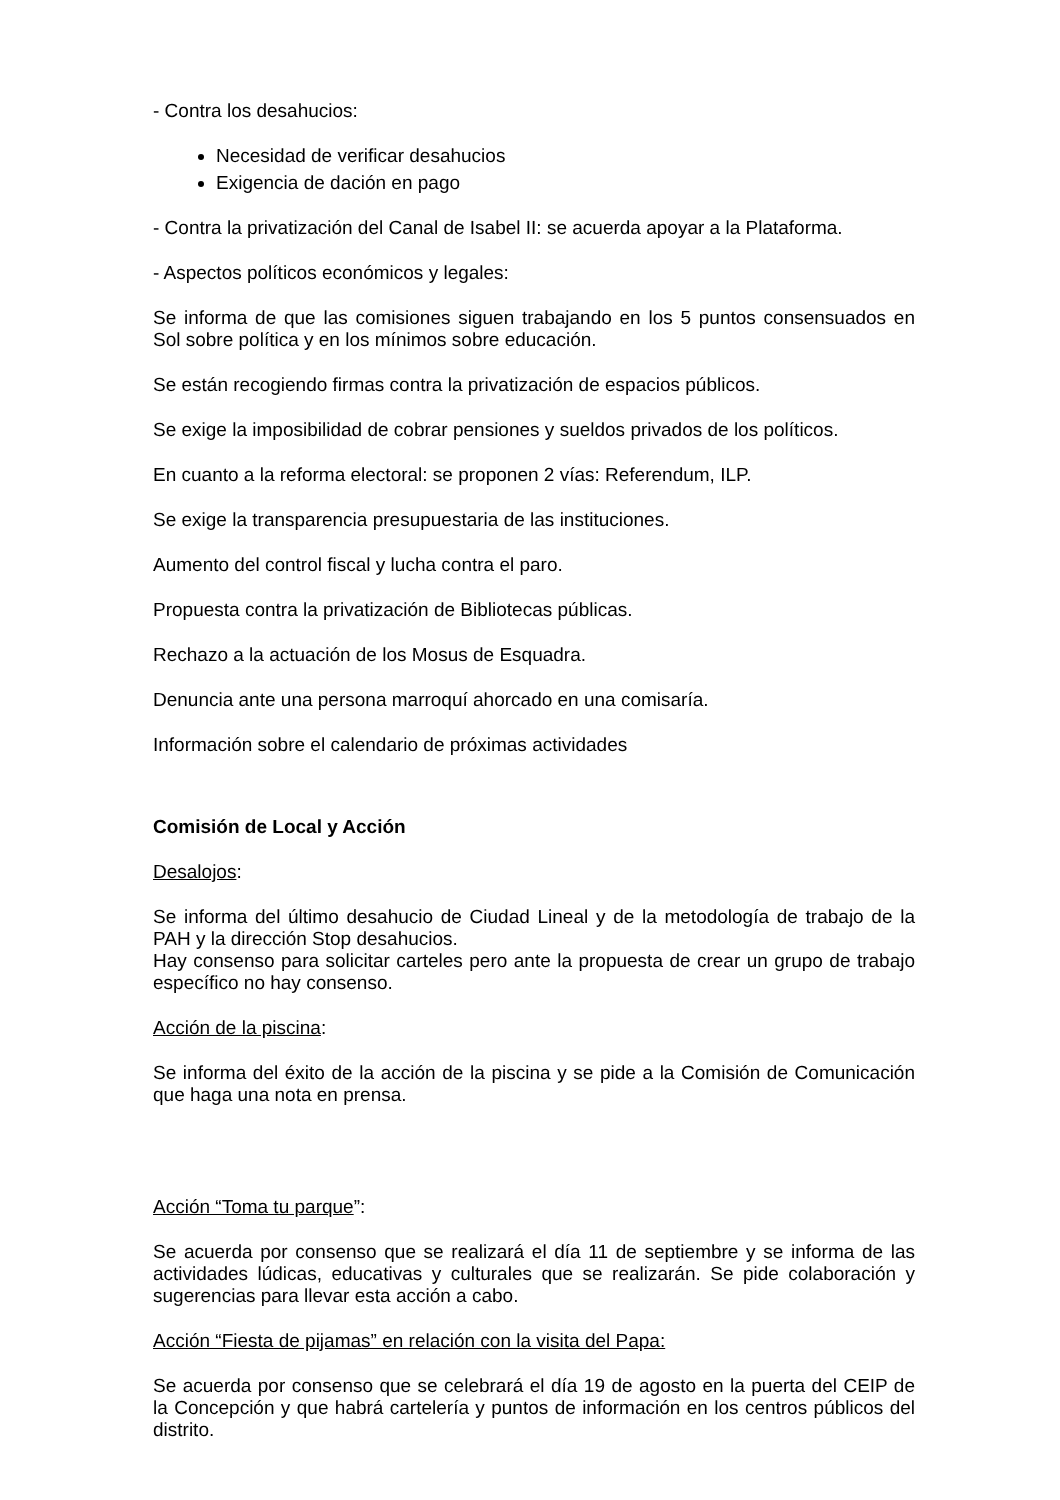- Contra los desahucios:
Necesidad de verificar desahucios
Exigencia de dación en pago
- Contra la privatización del Canal de Isabel II: se acuerda apoyar a la Plataforma.
- Aspectos políticos económicos y legales:
Se informa de que las comisiones siguen trabajando en los 5 puntos consensuados en Sol sobre política y en los mínimos sobre educación.
Se están recogiendo firmas contra la privatización de espacios públicos.
Se exige la imposibilidad de cobrar pensiones y sueldos privados de los políticos.
En cuanto a la reforma electoral: se proponen 2 vías: Referendum, ILP.
Se exige la transparencia presupuestaria de las instituciones.
Aumento del control fiscal y lucha contra el paro.
Propuesta contra la privatización de Bibliotecas públicas.
Rechazo a la actuación de los Mosus de Esquadra.
Denuncia ante una persona marroquí ahorcado en una comisaría.
Información sobre el calendario de próximas actividades
Comisión de Local y Acción
Desalojos:
Se informa del último desahucio de Ciudad Lineal y de la metodología de trabajo de la PAH y la dirección Stop desahucios.
Hay consenso para solicitar carteles pero ante la propuesta de crear un grupo de trabajo específico no hay consenso.
Acción de la piscina:
Se informa del éxito de la acción de la piscina y se pide a la Comisión de Comunicación que haga una nota en prensa.
Acción “Toma tu parque”:
Se acuerda por consenso que se realizará el día 11 de septiembre y se informa de las actividades lúdicas, educativas y culturales que se realizarán. Se pide colaboración y sugerencias para llevar esta acción a cabo.
Acción “Fiesta de pijamas” en relación con la visita del Papa:
Se acuerda por consenso que se celebrará el día 19 de agosto en la puerta del CEIP de la Concepción y que habrá cartelería y puntos de información en los centros públicos del distrito.